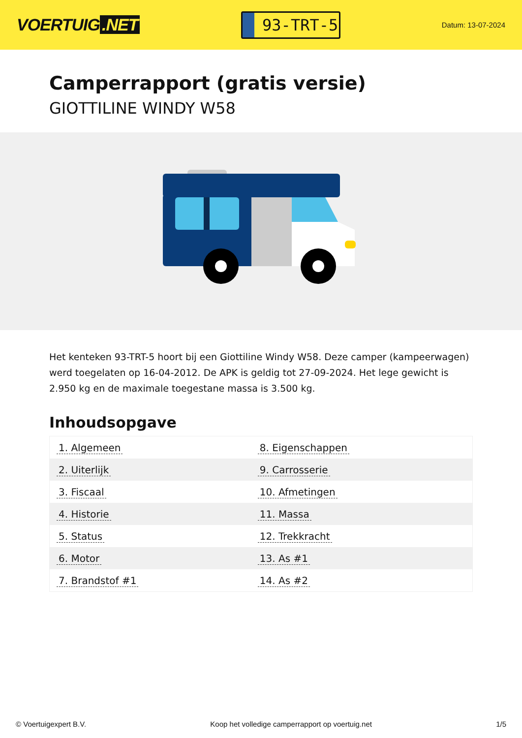VOERTUIG.NET
93-TRT-5
Datum: 13-07-2024
Camperrapport (gratis versie)
GIOTTILINE WINDY W58
Het kenteken 93-TRT-5 hoort bij een Giottiline Windy W58. Deze camper (kampeerwagen) werd toegelaten op 16-04-2012. De APK is geldig tot 27-09-2024. Het lege gewicht is 2.950 kg en de maximale toegestane massa is 3.500 kg.
Inhoudsopgave
| 1. Algemeen | 8. Eigenschappen |
| 2. Uiterlijk | 9. Carrosserie |
| 3. Fiscaal | 10. Afmetingen |
| 4. Historie | 11. Massa |
| 5. Status | 12. Trekkracht |
| 6. Motor | 13. As #1 |
| 7. Brandstof #1 | 14. As #2 |
© Voertuigexpert B.V. Koop het volledige camperrapport op voertuig.net 1/5